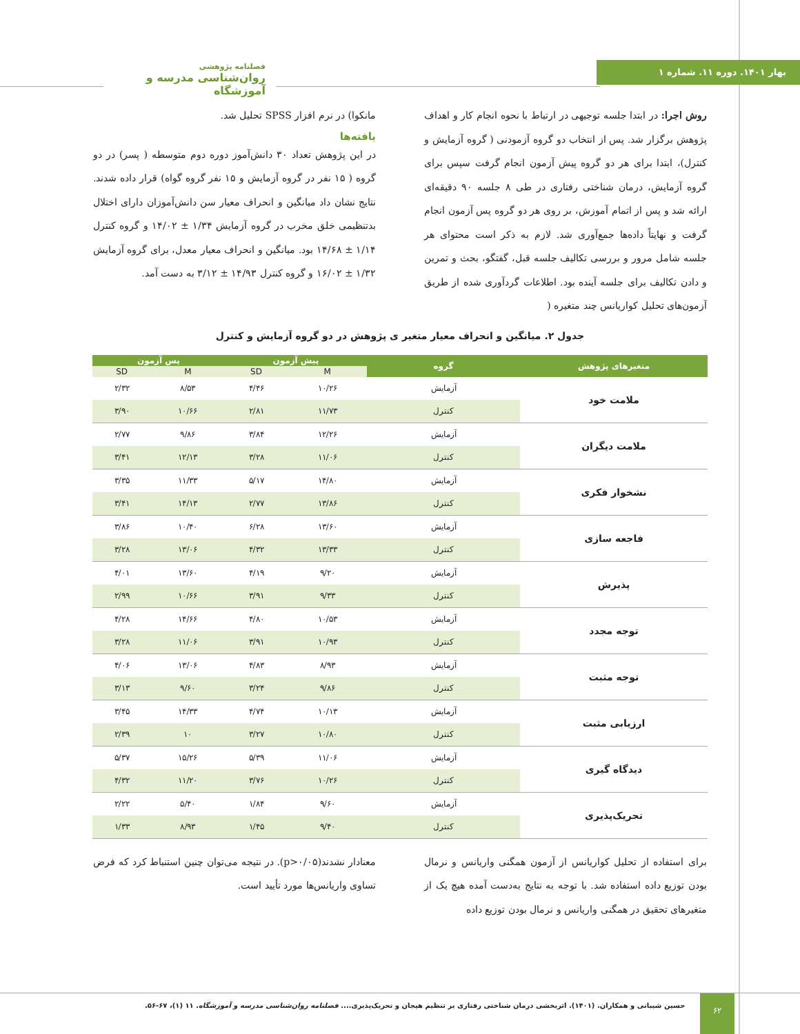بهار ۱۴۰۱. دوره ۱۱. شماره ۱
فصلنامه پژوهشی
روان‌شناسی مدرسه و آموزشگاه
روش اجرا: در ابتدا جلسه توجیهی در ارتباط با نحوه انجام کار و اهداف پژوهش برگزار شد. پس از انتخاب دو گروه آزمودنی ( گروه آزمایش و کنترل)، ابتدا برای هر دو گروه پیش آزمون انجام گرفت سپس برای گروه آزمایش، درمان شناختی رفتاری در طی ۸ جلسه ۹۰ دقیقه‌ای ارائه شد و پس از اتمام آموزش، بر روی هر دو گروه پس آزمون انجام گرفت و نهایتاً داده‌ها جمع‌آوری شد. لازم به ذکر است محتوای هر جلسه شامل مرور و بررسی تکالیف جلسه قبل، گفتگو، بحث و تمرین و دادن تکالیف برای جلسه آینده بود. اطلاعات گردآوری شده از طریق آزمون‌های تحلیل کواریانس چند متغیره (
مانکوا) در نرم افزار SPSS تحلیل شد.
یافته‌ها
در این پژوهش تعداد ۳۰ دانش‌آموز دوره دوم متوسطه ( پسر) در دو گروه ( ۱۵ نفر در گروه آزمایش و ۱۵ نفر گروه گواه) قرار داده شدند. نتایج نشان داد میانگین و انحراف معیار سن دانش‌آموزان دارای اختلال بدتنظیمی خلق مخرب در گروه آزمایش ۱/۳۴ ± ۱۴/۰۲ و گروه کنترل ۱/۱۴ ± ۱۴/۶۸ بود. میانگین و انحراف معیار معدل، برای گروه آزمایش ۱/۳۲ ± ۱۶/۰۲ و گروه کنترل ۱۴/۹۳ ± ۳/۱۲ به دست آمد.
جدول ۲. میانگین و انحراف معیار متغیر ی پژوهش در دو گروه آزمایش و کنترل
| متغیرهای پژوهش | گروه | پیش آزمون | | پس آزمون | |
| --- | --- | --- | --- | --- | --- |
| | | M | SD | M | SD |
| ملامت خود | آزمایش | ۱۰/۲۶ | ۴/۴۶ | ۸/۵۳ | ۲/۳۲ |
| | کنترل | ۱۱/۷۳ | ۲/۸۱ | ۱۰/۶۶ | ۳/۹۰ |
| ملامت دیگران | آزمایش | ۱۲/۲۶ | ۳/۸۴ | ۹/۸۶ | ۲/۷۷ |
| | کنترل | ۱۱/۰۶ | ۳/۲۸ | ۱۲/۱۳ | ۳/۴۱ |
| نشخوار فکری | آزمایش | ۱۴/۸۰ | ۵/۱۷ | ۱۱/۳۳ | ۳/۳۵ |
| | کنترل | ۱۳/۸۶ | ۲/۷۷ | ۱۴/۱۳ | ۳/۴۱ |
| فاجعه سازی | آزمایش | ۱۳/۶۰ | ۶/۲۸ | ۱۰/۴۰ | ۳/۸۶ |
| | کنترل | ۱۳/۳۳ | ۴/۳۲ | ۱۳/۰۶ | ۳/۲۸ |
| پذیرش | آزمایش | ۹/۲۰ | ۴/۱۹ | ۱۳/۶۰ | ۴/۰۱ |
| | کنترل | ۹/۳۳ | ۳/۹۱ | ۱۰/۶۶ | ۲/۹۹ |
| توجه مجدد | آزمایش | ۱۰/۵۳ | ۴/۸۰ | ۱۴/۶۶ | ۴/۲۸ |
| | کنترل | ۱۰/۹۳ | ۳/۹۱ | ۱۱/۰۶ | ۳/۲۸ |
| توجه مثبت | آزمایش | ۸/۹۳ | ۴/۸۳ | ۱۳/۰۶ | ۴/۰۶ |
| | کنترل | ۹/۸۶ | ۳/۲۴ | ۹/۶۰ | ۳/۱۳ |
| ارزیابی مثبت | آزمایش | ۱۰/۱۳ | ۴/۷۴ | ۱۴/۳۳ | ۳/۴۵ |
| | کنترل | ۱۰/۸۰ | ۳/۲۷ | ۱۰ | ۲/۳۹ |
| دیدگاه گیری | آزمایش | ۱۱/۰۶ | ۵/۳۹ | ۱۵/۲۶ | ۵/۳۷ |
| | کنترل | ۱۰/۲۶ | ۳/۷۶ | ۱۱/۲۰ | ۴/۳۲ |
| تحریک‌پذیری | آزمایش | ۹/۶۰ | ۱/۸۴ | ۵/۴۰ | ۲/۲۲ |
| | کنترل | ۹/۴۰ | ۱/۴۵ | ۸/۹۳ | ۱/۳۳ |
برای استفاده از تحلیل کواریانس از آزمون همگنی واریانس و نرمال بودن توزیع داده استفاده شد. با توجه به نتایج به‌دست آمده هیچ یک از متغیرهای تحقیق در همگنی واریانس و نرمال بودن توزیع داده
معنادار نشدند(p>۰/۰۵). در نتیجه می‌توان چنین استنباط کرد که فرض تساوی واریانس‌ها مورد تأیید است.
۶۲
حسین شیبانی و همکاران. (۱۴۰۱). اثربخشی درمان شناختی رفتاری بر تنظیم هیجان و تحریک‌پذیری.... فصلنامه روان‌شناسی مدرسه و آموزشگاه. ۱۱ (۱)، ۶۷-۵۶.